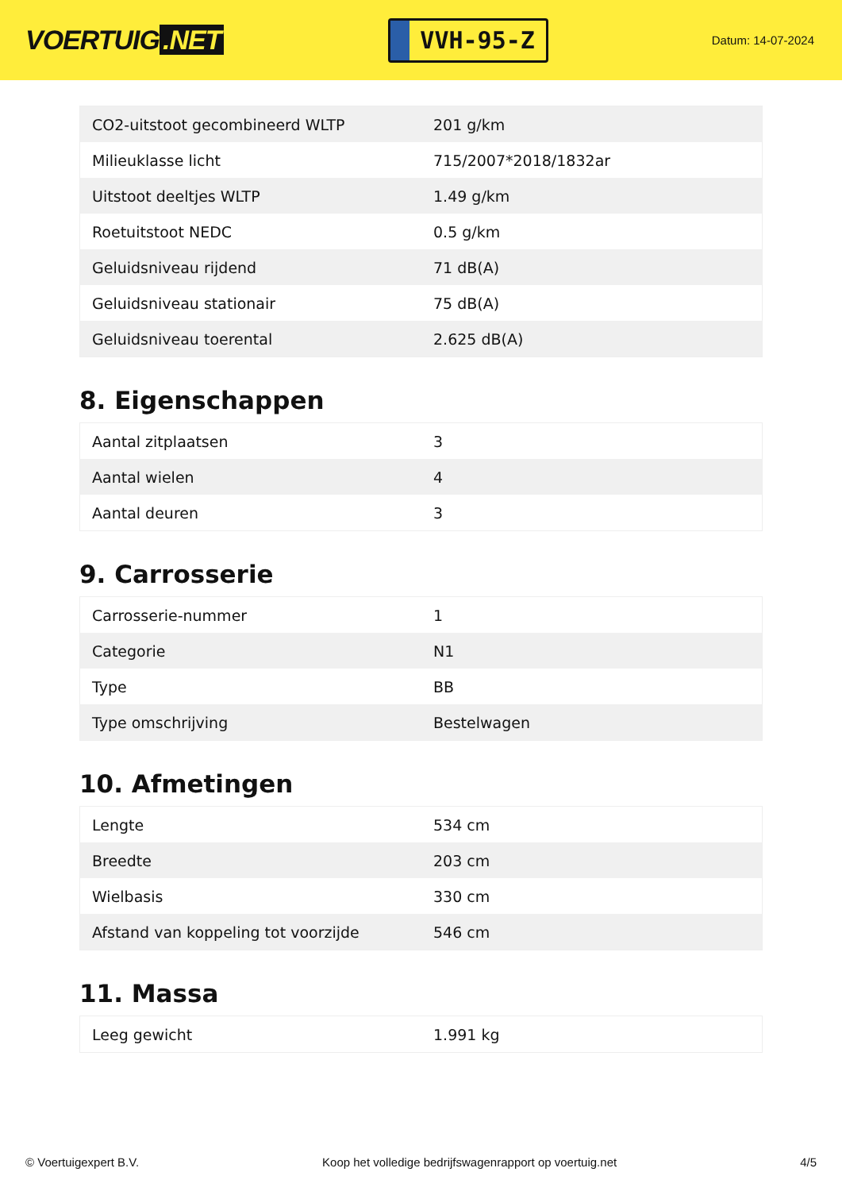VOERTUIG.NET
VVH-95-Z
Datum: 14-07-2024
| CO2-uitstoot gecombineerd WLTP | 201 g/km |
| Milieuklasse licht | 715/2007*2018/1832ar |
| Uitstoot deeltjes WLTP | 1.49 g/km |
| Roetuitstoot NEDC | 0.5 g/km |
| Geluidsniveau rijdend | 71 dB(A) |
| Geluidsniveau stationair | 75 dB(A) |
| Geluidsniveau toerental | 2.625 dB(A) |
8. Eigenschappen
| Aantal zitplaatsen | 3 |
| Aantal wielen | 4 |
| Aantal deuren | 3 |
9. Carrosserie
| Carrosserie-nummer | 1 |
| Categorie | N1 |
| Type | BB |
| Type omschrijving | Bestelwagen |
10. Afmetingen
| Lengte | 534 cm |
| Breedte | 203 cm |
| Wielbasis | 330 cm |
| Afstand van koppeling tot voorzijde | 546 cm |
11. Massa
| Leeg gewicht | 1.991 kg |
© Voertuigexpert B.V. Koop het volledige bedrijfswagenrapport op voertuig.net 4/5